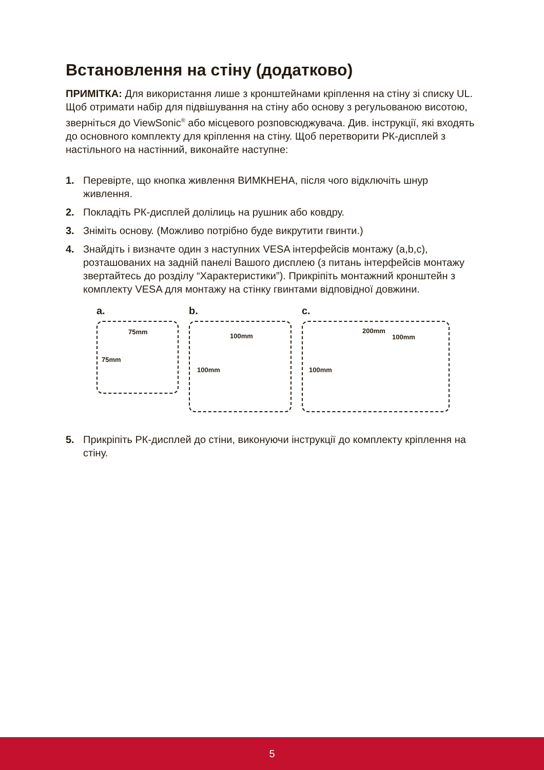Встановлення на стіну (додатково)
ПРИМІТКА: Для використання лише з кронштейнами кріплення на стіну зі списку UL.
Щоб отримати набір для підвішування на стіну або основу з регульованою висотою, зверніться до ViewSonic<sup>®</sup> або місцевого розповсюджувача. Див. інструкції, які входять до основного комплекту для кріплення на стіну. Щоб перетворити РК-дисплей з настільного на настінний, виконайте наступне:
1. Перевірте, що кнопка живлення ВИМКНЕНА, після чого відключіть шнур живлення.
2. Покладіть РК-дисплей долілиць на рушник або ковдру.
3. Зніміть основу. (Можливо потрібно буде викрутити гвинти.)
4. Знайдіть і визначте один з наступних VESA інтерфейсів монтажу (a,b,c), розташованих на задній панелі Вашого дисплею (з питань інтерфейсів монтажу звертайтесь до розділу “Характеристики”). Прикріпіть монтажний кронштейн з комплекту VESA для монтажу на стінку гвинтами відповідної довжини.
a.
75mm
75mm
b.
100mm
100mm
c.
200mm
100mm
100mm
5. Прикріпіть РК-дисплей до стіни, виконуючи інструкції до комплекту кріплення на стіну.
5